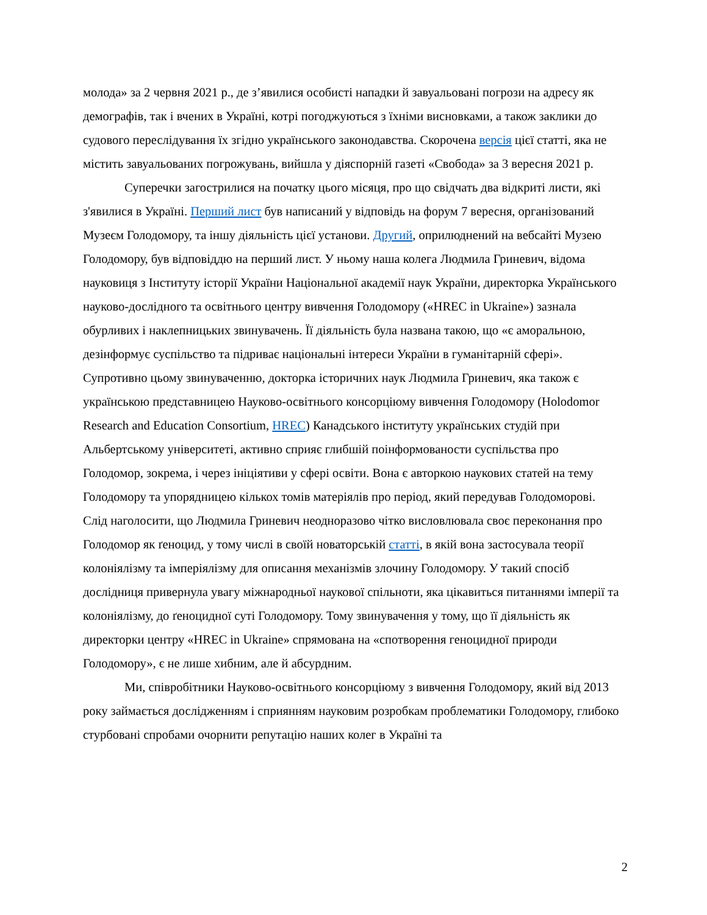молода» за 2 червня 2021 р., де з’явилися особисті нападки й завуальовані погрози на адресу як демографів, так і вчених в Україні, котрі погоджуються з їхніми висновками, а також заклики до судового переслідування їх згідно українського законодавства. Скорочена версія цієї статті, яка не містить завуальованих погрожувань, вийшла у діяспорній газеті «Свобода» за 3 вересня 2021 р.
Суперечки загострилися на початку цього місяця, про що свідчать два відкриті листи, які з'явилися в Україні. Перший лист був написаний у відповідь на форум 7 вересня, організований Музеєм Голодомору, та іншу діяльність цієї установи. Другий, оприлюднений на вебсайті Музею Голодомору, був відповіддю на перший лист. У ньому наша колега Людмила Гриневич, відома науковиця з Інституту історії України Національної академії наук України, директорка Українського науково-дослідного та освітнього центру вивчення Голодомору («HREC in Ukraine») зазнала обурливих і наклепницьких звинувачень. Її діяльність була названа такою, що «є аморальною, дезінформує суспільство та підриває національні інтереси України в гуманітарній сфері». Супротивно цьому звинуваченню, докторка історичних наук Людмила Гриневич, яка також є українською представницею Науково-освітнього консорціюму вивчення Голодомору (Holodomor Research and Education Consortium, HREC) Канадського інституту українських студій при Альбертському університеті, активно сприяє глибшій поінформованости суспільства про Голодомор, зокрема, і через ініціятиви у сфері освіти. Вона є авторкою наукових статей на тему Голодомору та упорядницею кількох томів матеріялів про період, який передував Голодоморові. Слід наголосити, що Людмила Гриневич неодноразово чітко висловлювала своє переконання про Голодомор як ґеноцид, у тому числі в своїй новаторській статті, в якій вона застосувала теорії колоніялізму та імперіялізму для описання механізмів злочину Голодомору. У такий спосіб дослідниця привернула увагу міжнародньої наукової спільноти, яка цікавиться питаннями імперії та колоніялізму, до ґеноцидної суті Голодомору. Тому звинувачення у тому, що її діяльність як директорки центру «HREC in Ukraine» спрямована на «спотворення геноцидної природи Голодомору», є не лише хибним, але й абсурдним.
Ми, співробітники Науково-освітнього консорціюму з вивчення Голодомору, який від 2013 року займається дослідженням і сприянням науковим розробкам проблематики Голодомору, глибоко стурбовані спробами очорнити репутацію наших колег в Україні та
2